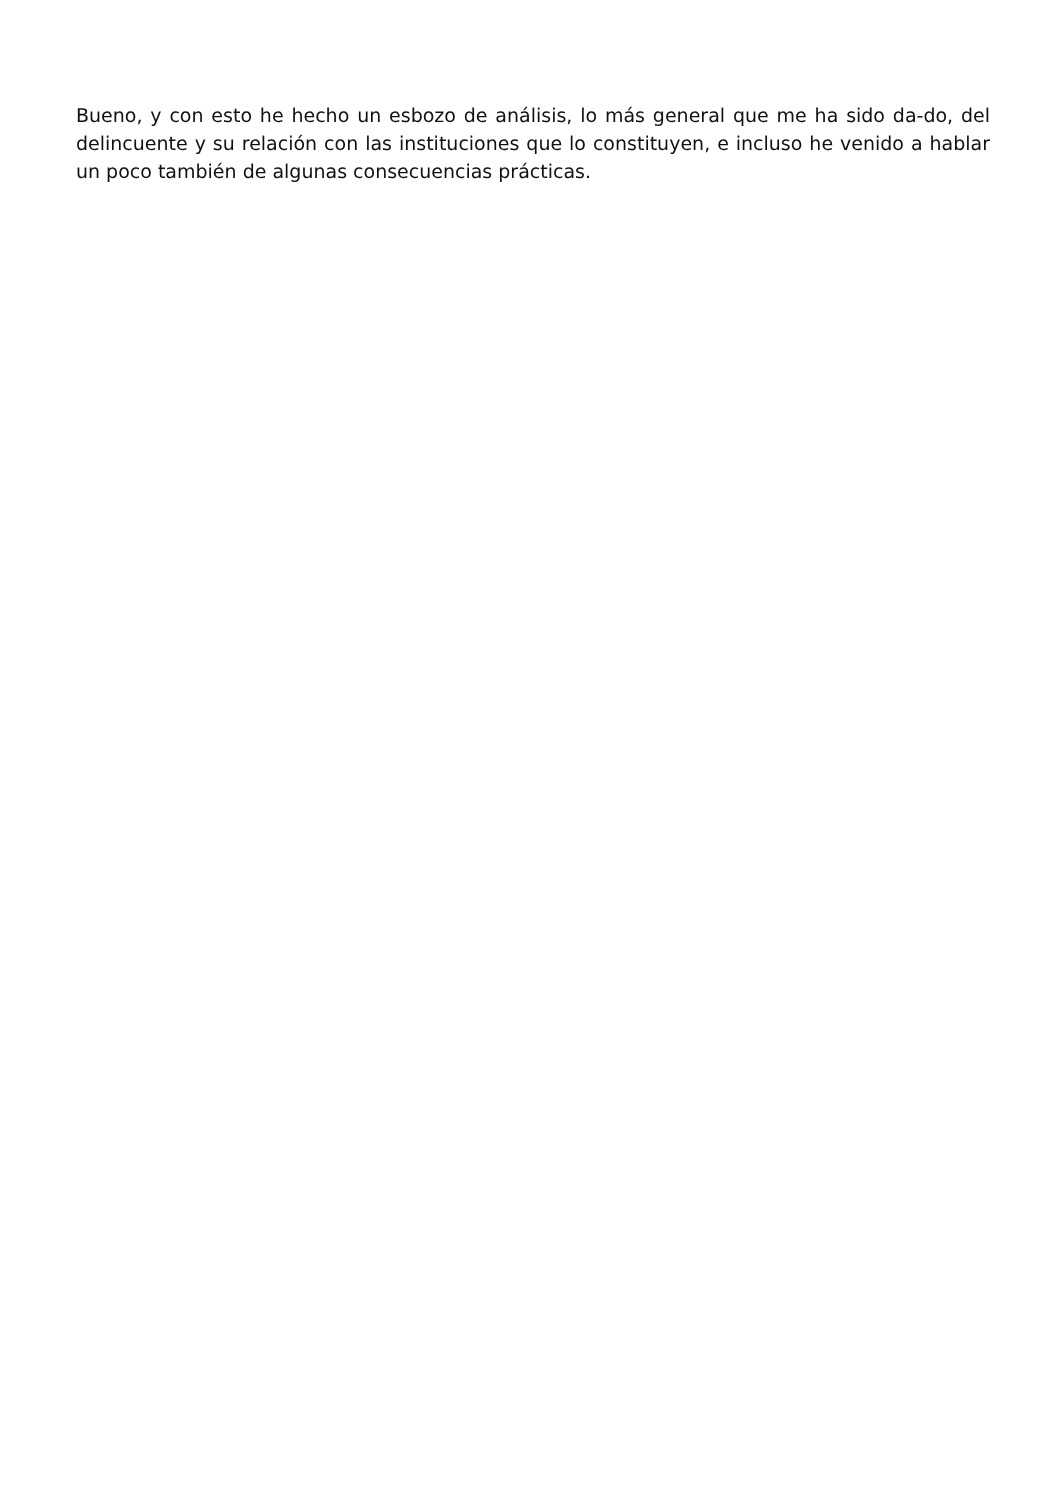Bueno, y con esto he hecho un esbozo de análisis, lo más general que me ha sido da-do, del delincuente y su relación con las instituciones que lo constituyen, e incluso he venido a hablar un poco también de algunas consecuencias prácticas.